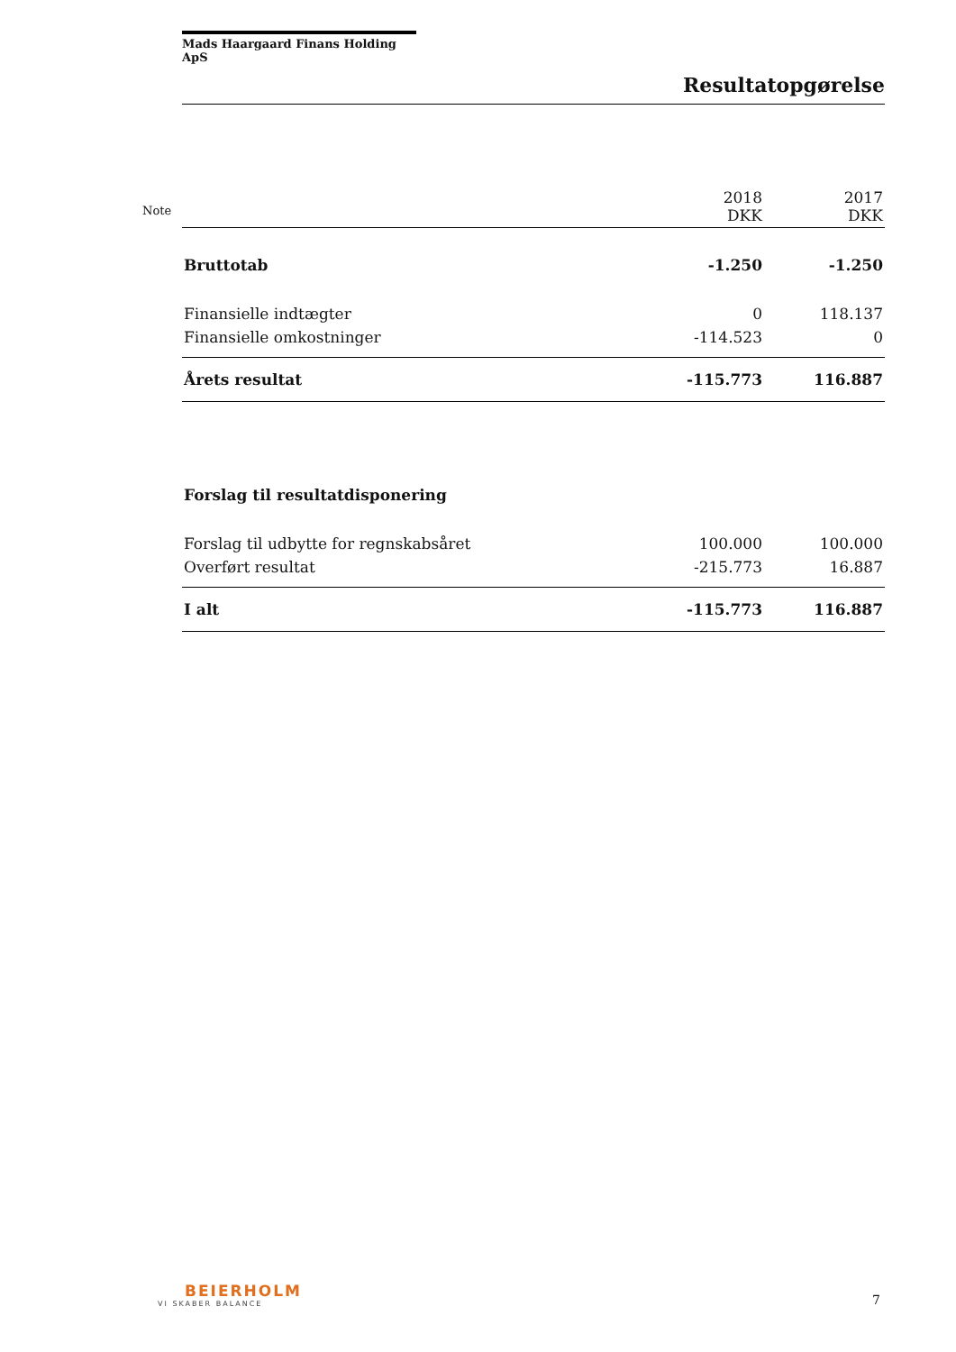Note
Mads Haargaard Finans Holding ApS
Resultatopgørelse
| | 2018 DKK | 2017 DKK |
| Bruttotab | -1.250 | -1.250 |
| Finansielle indtægter | 0 | 118.137 |
| Finansielle omkostninger | -114.523 | 0 |
| Årets resultat | -115.773 | 116.887 |
| Forslag til resultatdisponering | | |
| Forslag til udbytte for regnskabsåret | 100.000 | 100.000 |
| Overført resultat | -215.773 | 16.887 |
| I alt | -115.773 | 116.887 |
BEIERHOLM
VI SKABER BALANCE
7